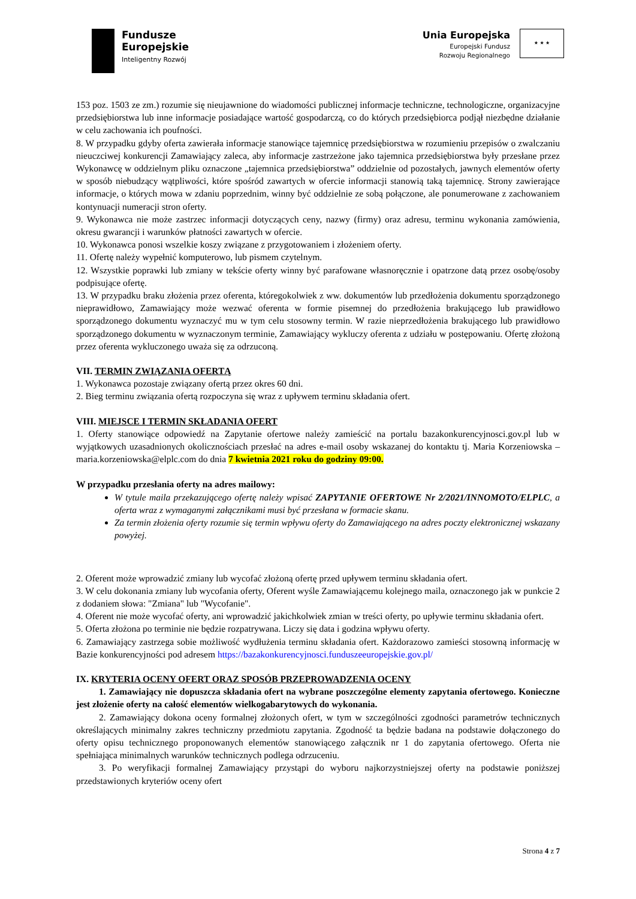Fundusze
Europejskie
Inteligentny Rozwój
Unia Europejska
Europejski Fundusz
Rozwoju Regionalnego
★ ★ ★
153 poz. 1503 ze zm.) rozumie się nieujawnione do wiadomości publicznej informacje techniczne, technologiczne, organizacyjne przedsiębiorstwa lub inne informacje posiadające wartość gospodarczą, co do których przedsiębiorca podjął niezbędne działanie w celu zachowania ich poufności.
8. W przypadku gdyby oferta zawierała informacje stanowiące tajemnicę przedsiębiorstwa w rozumieniu przepisów o zwalczaniu nieuczciwej konkurencji Zamawiający zaleca, aby informacje zastrzeżone jako tajemnica przedsiębiorstwa były przesłane przez Wykonawcę w oddzielnym pliku oznaczone „tajemnica przedsiębiorstwa” oddzielnie od pozostałych, jawnych elementów oferty w sposób niebudzący wątpliwości, które spośród zawartych w ofercie informacji stanowią taką tajemnicę. Strony zawierające informacje, o których mowa w zdaniu poprzednim, winny być oddzielnie ze sobą połączone, ale ponumerowane z zachowaniem kontynuacji numeracji stron oferty.
9. Wykonawca nie może zastrzec informacji dotyczących ceny, nazwy (firmy) oraz adresu, terminu wykonania zamówienia, okresu gwarancji i warunków płatności zawartych w ofercie.
10. Wykonawca ponosi wszelkie koszy związane z przygotowaniem i złożeniem oferty.
11. Ofertę należy wypełnić komputerowo, lub pismem czytelnym.
12. Wszystkie poprawki lub zmiany w tekście oferty winny być parafowane własnoręcznie i opatrzone datą przez osobę/osoby podpisujące ofertę.
13. W przypadku braku złożenia przez oferenta, któregokolwiek z ww. dokumentów lub przedłożenia dokumentu sporządzonego nieprawidłowo, Zamawiający może wezwać oferenta w formie pisemnej do przedłożenia brakującego lub prawidłowo sporządzonego dokumentu wyznaczyć mu w tym celu stosowny termin. W razie nieprzedłożenia brakującego lub prawidłowo sporządzonego dokumentu w wyznaczonym terminie, Zamawiający wykluczy oferenta z udziału w postępowaniu. Ofertę złożoną przez oferenta wykluczonego uważa się za odrzuconą.
VII. TERMIN ZWIĄZANIA OFERTĄ
1. Wykonawca pozostaje związany ofertą przez okres 60 dni.
2. Bieg terminu związania ofertą rozpoczyna się wraz z upływem terminu składania ofert.
VIII. MIEJSCE I TERMIN SKŁADANIA OFERT
1. Oferty stanowiące odpowiedź na Zapytanie ofertowe należy zamieścić na portalu bazakonkurencyjnosci.gov.pl lub w wyjątkowych uzasadnionych okolicznościach przesłać na adres e-mail osoby wskazanej do kontaktu tj. Maria Korzeniowska – maria.korzeniowska@elplc.com do dnia 7 kwietnia 2021 roku do godziny 09:00.
W przypadku przesłania oferty na adres mailowy:
W tytule maila przekazującego ofertę należy wpisać ZAPYTANIE OFERTOWE Nr 2/2021/INNOMOTO/ELPLC, a oferta wraz z wymaganymi załącznikami musi być przesłana w formacie skanu.
Za termin złożenia oferty rozumie się termin wpływu oferty do Zamawiającego na adres poczty elektronicznej wskazany powyżej.
2. Oferent może wprowadzić zmiany lub wycofać złożoną ofertę przed upływem terminu składania ofert.
3. W celu dokonania zmiany lub wycofania oferty, Oferent wyśle Zamawiającemu kolejnego maila, oznaczonego jak w punkcie 2 z dodaniem słowa: "Zmiana" lub "Wycofanie".
4. Oferent nie może wycofać oferty, ani wprowadzić jakichkolwiek zmian w treści oferty, po upływie terminu składania ofert.
5. Oferta złożona po terminie nie będzie rozpatrywana. Liczy się data i godzina wpływu oferty.
6. Zamawiający zastrzega sobie możliwość wydłużenia terminu składania ofert. Każdorazowo zamieści stosowną informację w Bazie konkurencyjności pod adresem https://bazakonkurencyjnosci.funduszeeuropejskie.gov.pl/
IX. KRYTERIA OCENY OFERT ORAZ SPOSÓB PRZEPROWADZENIA OCENY
1. Zamawiający nie dopuszcza składania ofert na wybrane poszczególne elementy zapytania ofertowego. Konieczne jest złożenie oferty na całość elementów wielkogabarytowych do wykonania.
2. Zamawiający dokona oceny formalnej złożonych ofert, w tym w szczególności zgodności parametrów technicznych określających minimalny zakres techniczny przedmiotu zapytania. Zgodność ta będzie badana na podstawie dołączonego do oferty opisu technicznego proponowanych elementów stanowiącego załącznik nr 1 do zapytania ofertowego. Oferta nie spełniająca minimalnych warunków technicznych podlega odrzuceniu.
3. Po weryfikacji formalnej Zamawiający przystąpi do wyboru najkorzystniejszej oferty na podstawie poniższej przedstawionych kryteriów oceny ofert
Strona 4 z 7